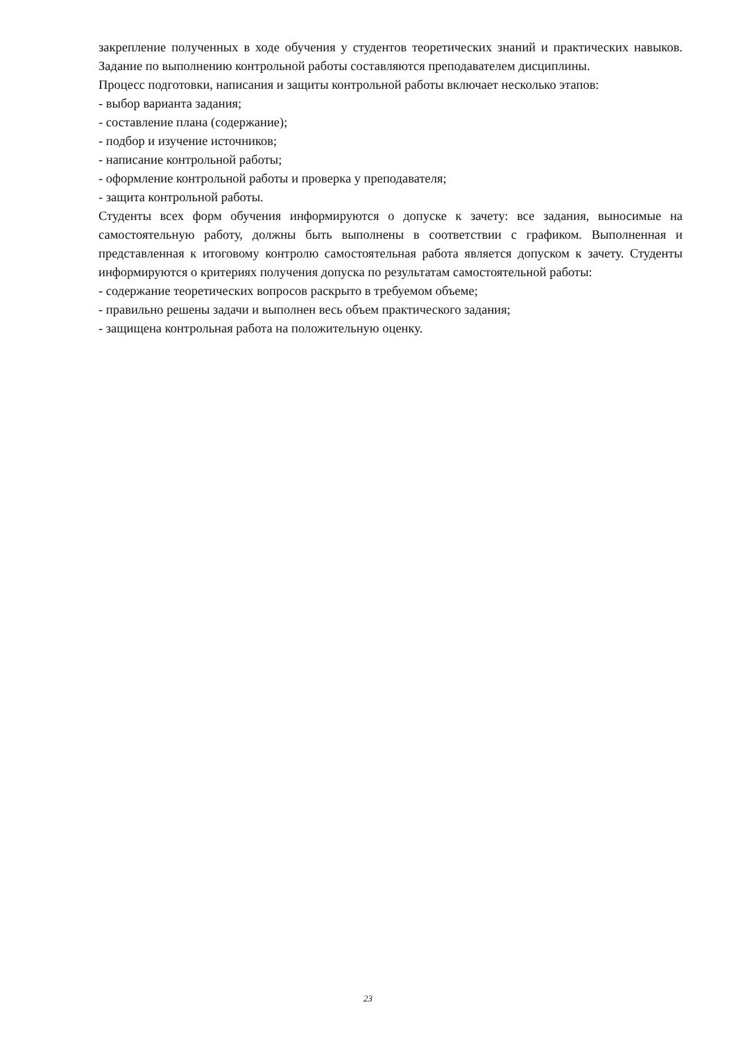закрепление полученных в ходе обучения у студентов теоретических знаний и практических навыков. Задание по выполнению контрольной работы составляются преподавателем дисциплины.
Процесс подготовки, написания и защиты контрольной работы включает несколько этапов:
- выбор варианта задания;
- составление плана (содержание);
- подбор и изучение источников;
- написание контрольной работы;
- оформление контрольной работы и проверка у преподавателя;
- защита контрольной работы.
Студенты всех форм обучения информируются о допуске к зачету: все задания, выносимые на самостоятельную работу, должны быть выполнены в соответствии с графиком. Выполненная и представленная к итоговому контролю самостоятельная работа является допуском к зачету. Студенты информируются о критериях получения допуска по результатам самостоятельной работы:
- содержание теоретических вопросов раскрыто в требуемом объеме;
- правильно решены задачи и выполнен весь объем практического задания;
- защищена контрольная работа на положительную оценку.
23